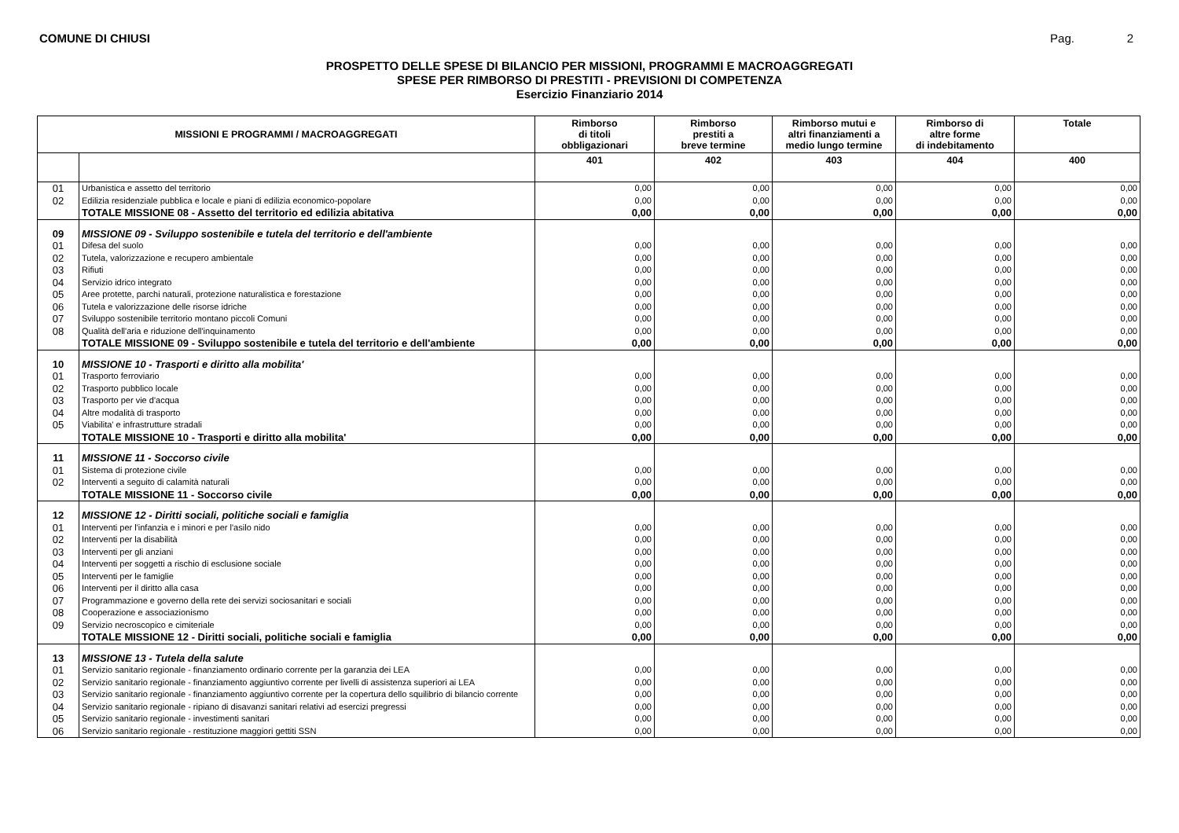COMUNE DI CHIUSI Pag. 2
PROSPETTO DELLE SPESE DI BILANCIO PER MISSIONI, PROGRAMMI E MACROAGGREGATI
SPESE PER RIMBORSO DI PRESTITI - PREVISIONI DI COMPETENZA
Esercizio Finanziario 2014
| MISSIONI E PROGRAMMI / MACROAGGREGATI | | Rimborso di titoli obbligazionari | Rimborso prestiti a breve termine | Rimborso mutui e altri finanziamenti a medio lungo termine | Rimborso di altre forme di indebitamento | Totale |
| --- | --- | --- | --- | --- | --- | --- |
| | | 401 | 402 | 403 | 404 | 400 |
| 01 | Urbanistica e assetto del territorio | 0,00 | 0,00 | 0,00 | 0,00 | 0,00 |
| 02 | Edilizia residenziale pubblica e locale e piani di edilizia economico-popolare | 0,00 | 0,00 | 0,00 | 0,00 | 0,00 |
| | TOTALE MISSIONE 08 - Assetto del territorio ed edilizia abitativa | 0,00 | 0,00 | 0,00 | 0,00 | 0,00 |
| 09 | MISSIONE 09 - Sviluppo sostenibile e tutela del territorio e dell'ambiente | | | | | |
| 01 | Difesa del suolo | 0,00 | 0,00 | 0,00 | 0,00 | 0,00 |
| 02 | Tutela, valorizzazione e recupero ambientale | 0,00 | 0,00 | 0,00 | 0,00 | 0,00 |
| 03 | Rifiuti | 0,00 | 0,00 | 0,00 | 0,00 | 0,00 |
| 04 | Servizio idrico integrato | 0,00 | 0,00 | 0,00 | 0,00 | 0,00 |
| 05 | Aree protette, parchi naturali, protezione naturalistica e forestazione | 0,00 | 0,00 | 0,00 | 0,00 | 0,00 |
| 06 | Tutela e valorizzazione delle risorse idriche | 0,00 | 0,00 | 0,00 | 0,00 | 0,00 |
| 07 | Sviluppo sostenibile territorio montano piccoli Comuni | 0,00 | 0,00 | 0,00 | 0,00 | 0,00 |
| 08 | Qualità dell'aria e riduzione dell'inquinamento | 0,00 | 0,00 | 0,00 | 0,00 | 0,00 |
| | TOTALE MISSIONE 09 - Sviluppo sostenibile e tutela del territorio e dell'ambiente | 0,00 | 0,00 | 0,00 | 0,00 | 0,00 |
| 10 | MISSIONE 10 - Trasporti e diritto alla mobilita' | | | | | |
| 01 | Trasporto ferroviario | 0,00 | 0,00 | 0,00 | 0,00 | 0,00 |
| 02 | Trasporto pubblico locale | 0,00 | 0,00 | 0,00 | 0,00 | 0,00 |
| 03 | Trasporto per vie d'acqua | 0,00 | 0,00 | 0,00 | 0,00 | 0,00 |
| 04 | Altre modalità di trasporto | 0,00 | 0,00 | 0,00 | 0,00 | 0,00 |
| 05 | Viabilita' e infrastrutture stradali | 0,00 | 0,00 | 0,00 | 0,00 | 0,00 |
| | TOTALE MISSIONE 10 - Trasporti e diritto alla mobilita' | 0,00 | 0,00 | 0,00 | 0,00 | 0,00 |
| 11 | MISSIONE 11 - Soccorso civile | | | | | |
| 01 | Sistema di protezione civile | 0,00 | 0,00 | 0,00 | 0,00 | 0,00 |
| 02 | Interventi a seguito di calamità naturali | 0,00 | 0,00 | 0,00 | 0,00 | 0,00 |
| | TOTALE MISSIONE 11 - Soccorso civile | 0,00 | 0,00 | 0,00 | 0,00 | 0,00 |
| 12 | MISSIONE 12 - Diritti sociali, politiche sociali e famiglia | | | | | |
| 01 | Interventi per l'infanzia e i minori e per l'asilo nido | 0,00 | 0,00 | 0,00 | 0,00 | 0,00 |
| 02 | Interventi per la disabilità | 0,00 | 0,00 | 0,00 | 0,00 | 0,00 |
| 03 | Interventi per gli anziani | 0,00 | 0,00 | 0,00 | 0,00 | 0,00 |
| 04 | Interventi per soggetti a rischio di esclusione sociale | 0,00 | 0,00 | 0,00 | 0,00 | 0,00 |
| 05 | Interventi per le famiglie | 0,00 | 0,00 | 0,00 | 0,00 | 0,00 |
| 06 | Interventi per il diritto alla casa | 0,00 | 0,00 | 0,00 | 0,00 | 0,00 |
| 07 | Programmazione e governo della rete dei servizi sociosanitari e sociali | 0,00 | 0,00 | 0,00 | 0,00 | 0,00 |
| 08 | Cooperazione e associazionismo | 0,00 | 0,00 | 0,00 | 0,00 | 0,00 |
| 09 | Servizio necroscopico e cimiteriale | 0,00 | 0,00 | 0,00 | 0,00 | 0,00 |
| | TOTALE MISSIONE 12 - Diritti sociali, politiche sociali e famiglia | 0,00 | 0,00 | 0,00 | 0,00 | 0,00 |
| 13 | MISSIONE 13 - Tutela della salute | | | | | |
| 01 | Servizio sanitario regionale - finanziamento ordinario corrente per la garanzia dei LEA | 0,00 | 0,00 | 0,00 | 0,00 | 0,00 |
| 02 | Servizio sanitario regionale - finanziamento aggiuntivo corrente per livelli di assistenza superiori ai LEA | 0,00 | 0,00 | 0,00 | 0,00 | 0,00 |
| 03 | Servizio sanitario regionale - finanziamento aggiuntivo corrente per la copertura dello squilibrio di bilancio corrente | 0,00 | 0,00 | 0,00 | 0,00 | 0,00 |
| 04 | Servizio sanitario regionale - ripiano di disavanzi sanitari relativi ad esercizi pregressi | 0,00 | 0,00 | 0,00 | 0,00 | 0,00 |
| 05 | Servizio sanitario regionale - investimenti sanitari | 0,00 | 0,00 | 0,00 | 0,00 | 0,00 |
| 06 | Servizio sanitario regionale - restituzione maggiori gettiti SSN | 0,00 | 0,00 | 0,00 | 0,00 | 0,00 |